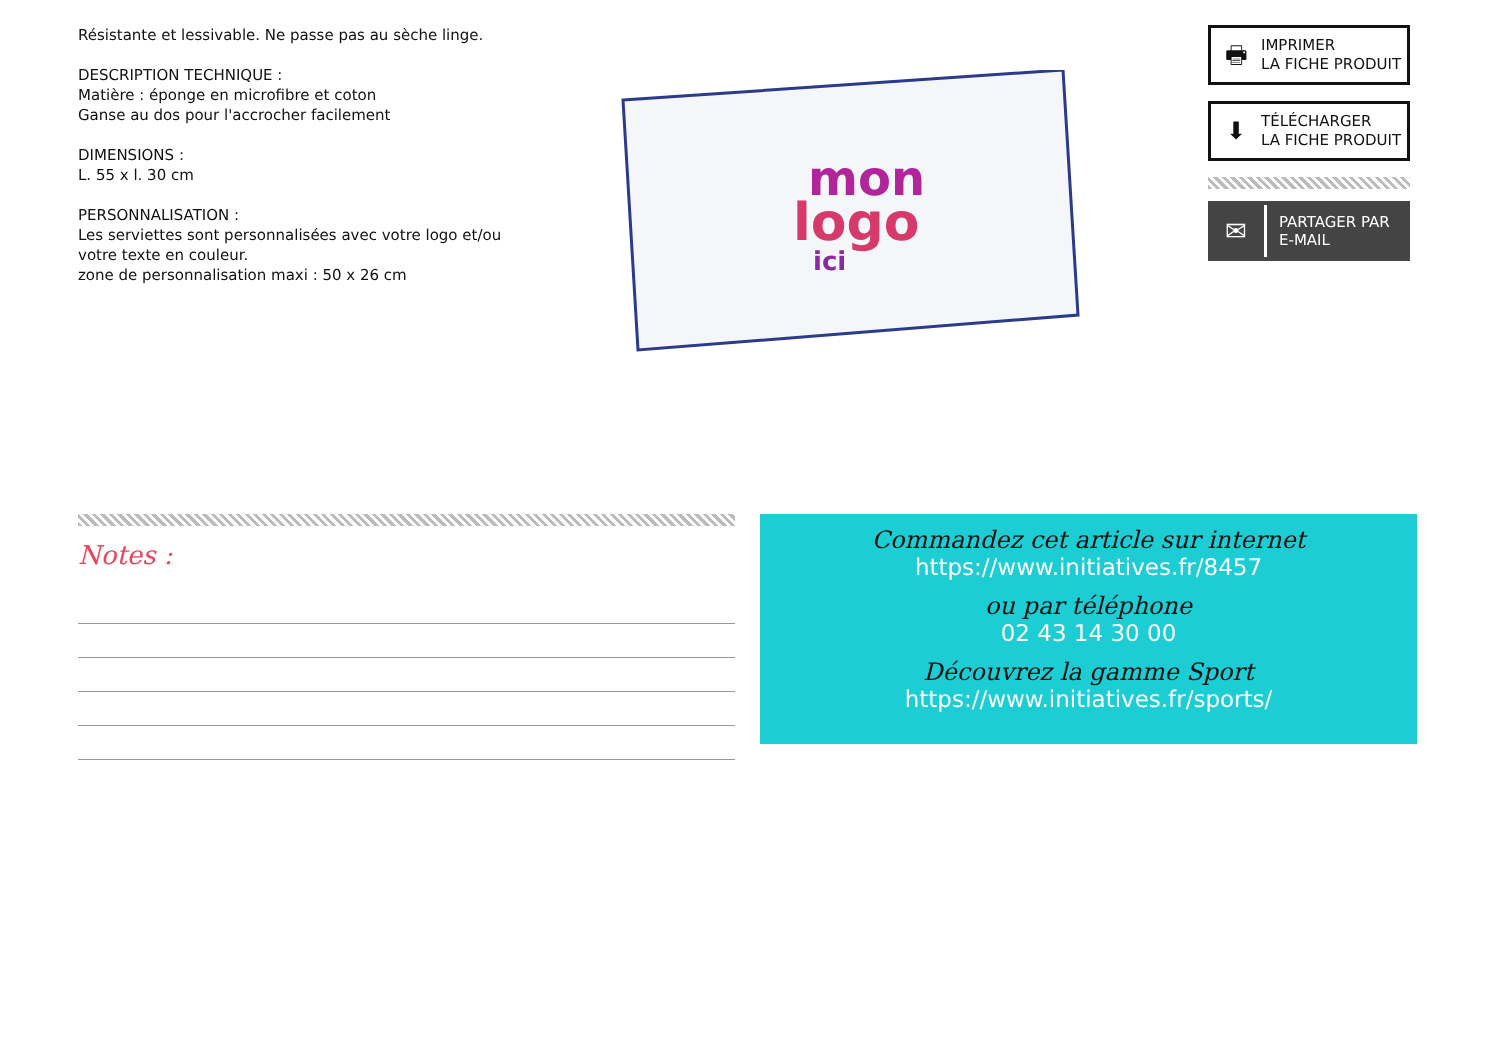Résistante et lessivable. Ne passe pas au sèche linge.
DESCRIPTION TECHNIQUE :
Matière : éponge en microfibre et coton
Ganse au dos pour l'accrocher facilement
DIMENSIONS :
L. 55 x l. 30 cm
PERSONNALISATION :
Les serviettes sont personnalisées avec votre logo et/ou votre texte en couleur.
zone de personnalisation maxi : 50 x 26 cm
mon
logo
ici
🖶
IMPRIMER
LA FICHE PRODUIT
⬇
TÉLÉCHARGER
LA FICHE PRODUIT
✉
PARTAGER PAR
E-MAIL
Notes :
Commandez cet article sur internet
https://www.initiatives.fr/8457
ou par téléphone
02 43 14 30 00
Découvrez la gamme Sport
https://www.initiatives.fr/sports/